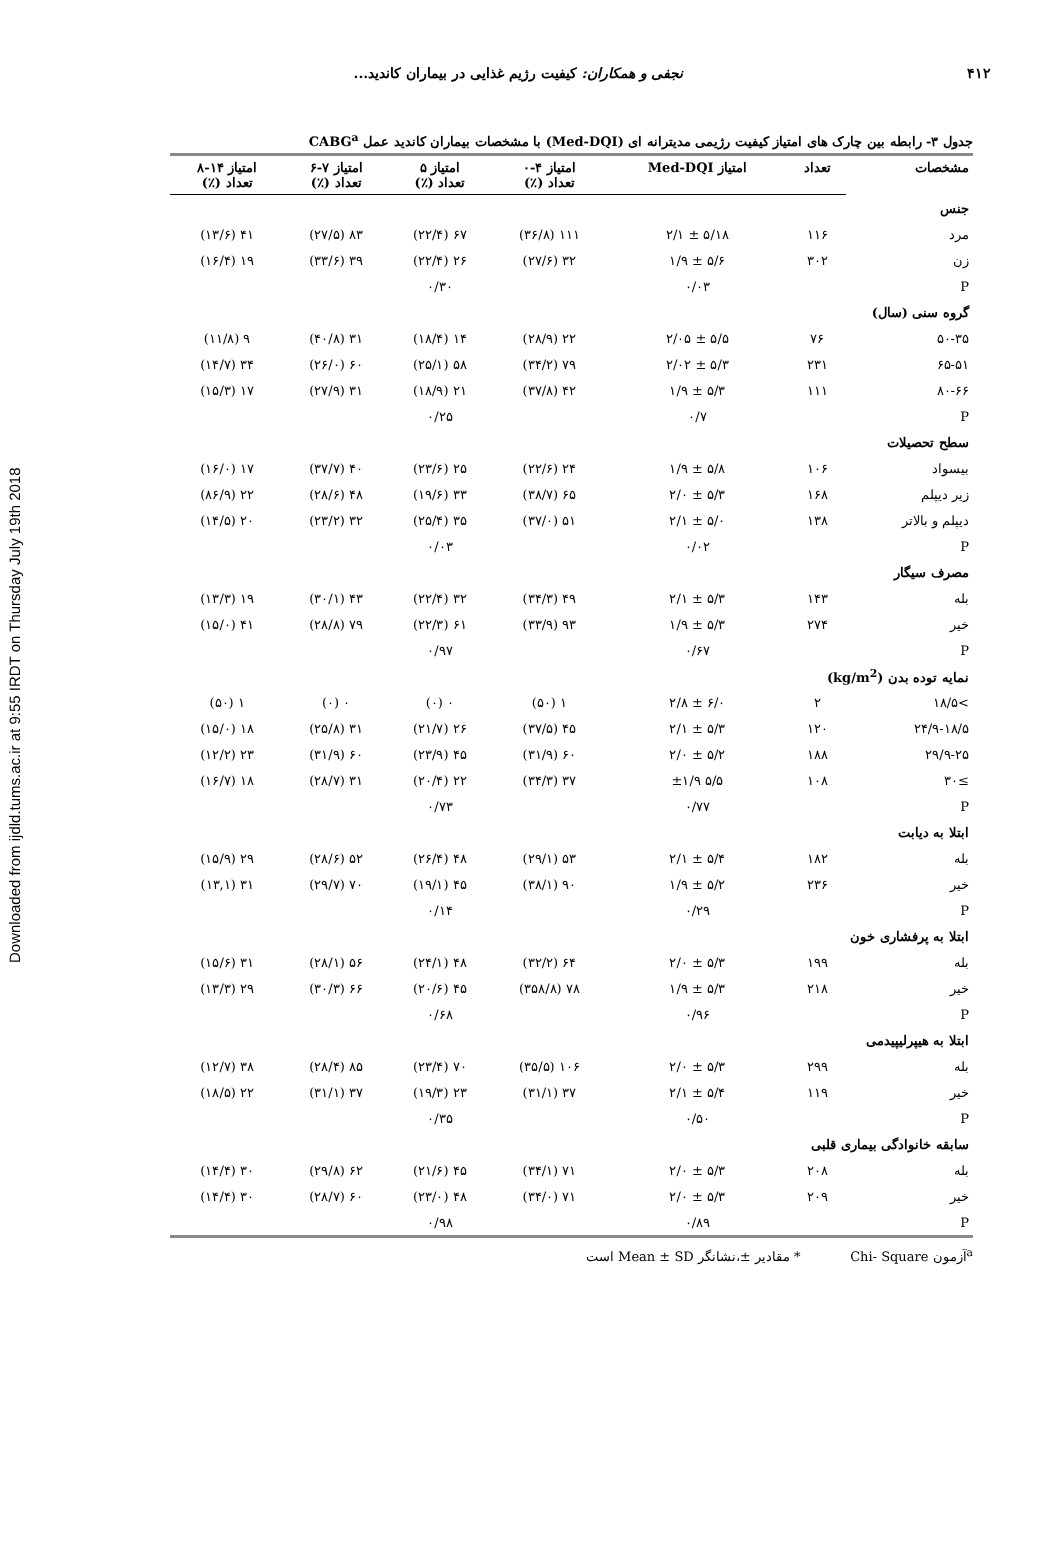Downloaded from ijdld.tums.ac.ir at 9:55 IRDT on Thursday July 19th 2018
۴۱۲ نجفی و همکاران: کیفیت رژیم غذایی در بیماران کاندید...
جدول ۳- رابطه بین چارک های امتیاز کیفیت رژیمی مدیترانه ای (Med-DQI) با مشخصات بیماران کاندید عمل CABG<sup>a</sup>
| مشخصات | تعداد | امتیاز Med-DQI | امتیاز ۴-۰ تعداد (٪) | امتیاز ۵ تعداد (٪) | امتیاز ۷-۶ تعداد (٪) | امتیاز ۱۴-۸ تعداد (٪) |
| --- | --- | --- | --- | --- | --- | --- |
| جنس | | | | | | |
| مرد | ۱۱۶ | ۵/۱۸ ± ۲/۱ | ۱۱۱ (۳۶/۸) | ۶۷ (۲۲/۴) | ۸۳ (۲۷/۵) | ۴۱ (۱۳/۶) |
| زن | ۳۰۲ | ۵/۶ ± ۱/۹ | ۳۲ (۲۷/۶) | ۲۶ (۲۲/۴) | ۳۹ (۳۳/۶) | ۱۹ (۱۶/۴) |
| P | | ۰/۰۳ | | ۰/۳۰ | | |
| گروه سنی (سال) | | | | | | |
| ۵۰-۳۵ | ۷۶ | ۵/۵ ± ۲/۰۵ | ۲۲ (۲۸/۹) | ۱۴ (۱۸/۴) | ۳۱ (۴۰/۸) | ۹ (۱۱/۸) |
| ۶۵-۵۱ | ۲۳۱ | ۵/۳ ± ۲/۰۲ | ۷۹ (۳۴/۲) | ۵۸ (۲۵/۱) | ۶۰ (۲۶/۰) | ۳۴ (۱۴/۷) |
| ۸۰-۶۶ | ۱۱۱ | ۵/۳ ± ۱/۹ | ۴۲ (۳۷/۸) | ۲۱ (۱۸/۹) | ۳۱ (۲۷/۹) | ۱۷ (۱۵/۳) |
| P | | ۰/۷ | | ۰/۲۵ | | |
| سطح تحصیلات | | | | | | |
| بیسواد | ۱۰۶ | ۵/۸ ± ۱/۹ | ۲۴ (۲۲/۶) | ۲۵ (۲۳/۶) | ۴۰ (۳۷/۷) | ۱۷ (۱۶/۰) |
| زیر دیپلم | ۱۶۸ | ۵/۳ ± ۲/۰ | ۶۵ (۳۸/۷) | ۳۳ (۱۹/۶) | ۴۸ (۲۸/۶) | ۲۲ (۸۶/۹) |
| دیپلم و بالاتر | ۱۳۸ | ۵/۰ ± ۲/۱ | ۵۱ (۳۷/۰) | ۳۵ (۲۵/۴) | ۳۲ (۲۳/۲) | ۲۰ (۱۴/۵) |
| P | | ۰/۰۲ | | ۰/۰۳ | | |
| مصرف سیگار | | | | | | |
| بله | ۱۴۳ | ۵/۳ ± ۲/۱ | ۴۹ (۳۴/۳) | ۳۲ (۲۲/۴) | ۴۳ (۳۰/۱) | ۱۹ (۱۳/۳) |
| خیر | ۲۷۴ | ۵/۳ ± ۱/۹ | ۹۳ (۳۳/۹) | ۶۱ (۲۲/۳) | ۷۹ (۲۸/۸) | ۴۱ (۱۵/۰) |
| P | | ۰/۶۷ | | ۰/۹۷ | | |
| نمایه توده بدن (kg/m<sup>2</sup>) | | | | | | |
| >۱۸/۵ | ۲ | ۶/۰ ± ۲/۸ | ۱ (۵۰) | ۰ (۰) | ۰ (۰) | ۱ (۵۰) |
| ۲۴/۹-۱۸/۵ | ۱۲۰ | ۵/۳ ± ۲/۱ | ۴۵ (۳۷/۵) | ۲۶ (۲۱/۷) | ۳۱ (۲۵/۸) | ۱۸ (۱۵/۰) |
| ۲۹/۹-۲۵ | ۱۸۸ | ۵/۲ ± ۲/۰ | ۶۰ (۳۱/۹) | ۴۵ (۲۳/۹) | ۶۰ (۳۱/۹) | ۲۳ (۱۲/۲) |
| ≥۳۰ | ۱۰۸ | ۵/۵ ±۱/۹ | ۳۷ (۳۴/۳) | ۲۲ (۲۰/۴) | ۳۱ (۲۸/۷) | ۱۸ (۱۶/۷) |
| P | | ۰/۷۷ | | ۰/۷۳ | | |
| ابتلا به دیابت | | | | | | |
| بله | ۱۸۲ | ۵/۴ ± ۲/۱ | ۵۳ (۲۹/۱) | ۴۸ (۲۶/۴) | ۵۲ (۲۸/۶) | ۲۹ (۱۵/۹) |
| خیر | ۲۳۶ | ۵/۲ ± ۱/۹ | ۹۰ (۳۸/۱) | ۴۵ (۱۹/۱) | ۷۰ (۲۹/۷) | ۳۱ (۱۳,۱) |
| P | | ۰/۲۹ | | ۰/۱۴ | | |
| ابتلا به پرفشاری خون | | | | | | |
| بله | ۱۹۹ | ۵/۳ ± ۲/۰ | ۶۴ (۳۲/۲) | ۴۸ (۲۴/۱) | ۵۶ (۲۸/۱) | ۳۱ (۱۵/۶) |
| خیر | ۲۱۸ | ۵/۳ ± ۱/۹ | ۷۸ (۳۵۸/۸) | ۴۵ (۲۰/۶) | ۶۶ (۳۰/۳) | ۲۹ (۱۳/۳) |
| P | | ۰/۹۶ | | ۰/۶۸ | | |
| ابتلا به هیپرلیپیدمی | | | | | | |
| بله | ۲۹۹ | ۵/۳ ± ۲/۰ | ۱۰۶ (۳۵/۵) | ۷۰ (۲۳/۴) | ۸۵ (۲۸/۴) | ۳۸ (۱۲/۷) |
| خیر | ۱۱۹ | ۵/۴ ± ۲/۱ | ۳۷ (۳۱/۱) | ۲۳ (۱۹/۳) | ۳۷ (۳۱/۱) | ۲۲ (۱۸/۵) |
| P | | ۰/۵۰ | | ۰/۳۵ | | |
| سابقه خانوادگی بیماری قلبی | | | | | | |
| بله | ۲۰۸ | ۵/۳ ± ۲/۰ | ۷۱ (۳۴/۱) | ۴۵ (۲۱/۶) | ۶۲ (۲۹/۸) | ۳۰ (۱۴/۴) |
| خیر | ۲۰۹ | ۵/۳ ± ۲/۰ | ۷۱ (۳۴/۰) | ۴۸ (۲۳/۰) | ۶۰ (۲۸/۷) | ۳۰ (۱۴/۴) |
| P | | ۰/۸۹ | | ۰/۹۸ | | |
<sup>a</sup> آزمون Chi- Square * مقادیر ±،نشانگر Mean ± SD است